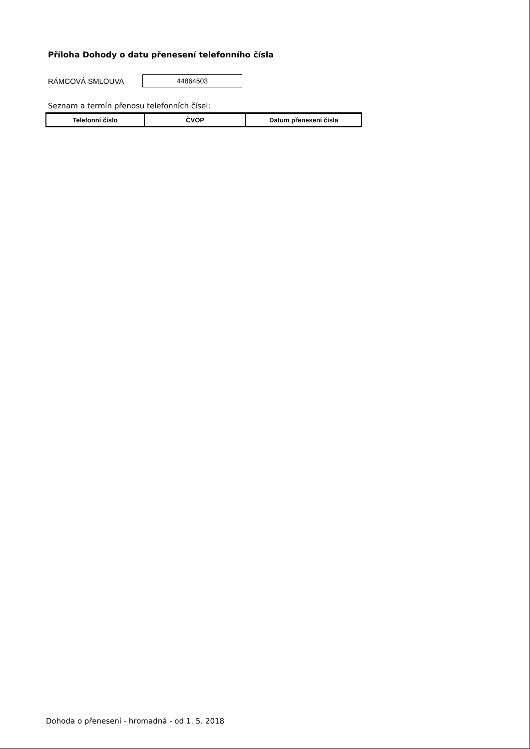Příloha Dohody o datu přenesení telefonního čísla
RÁMCOVÁ SMLOUVA
44864503
Seznam a termín přenosu telefonních čísel:
| Telefonní číslo | ČVOP | Datum přenesení čísla |
| --- | --- | --- |
Dohoda o přenesení - hromadná - od 1. 5. 2018